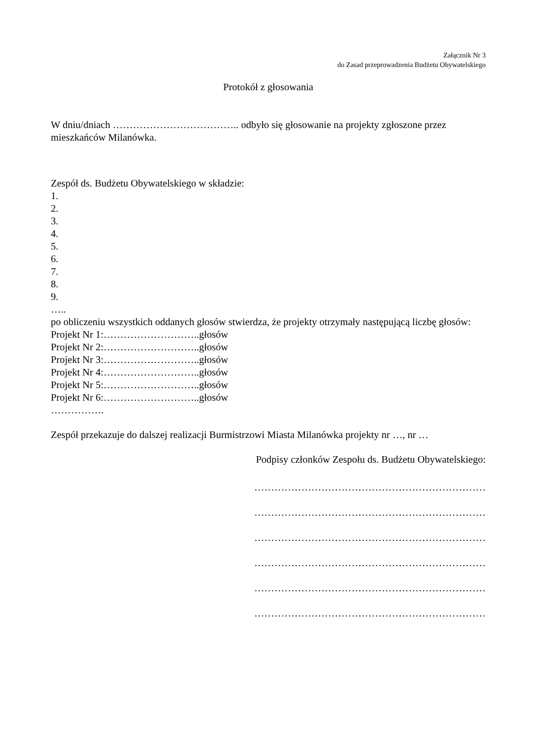Załącznik Nr 3
do Zasad przeprowadzenia Budżetu Obywatelskiego
Protokół z głosowania
W dniu/dniach ……………………………….. odbyło się głosowanie na projekty zgłoszone przez mieszkańców Milanówka.
Zespół ds. Budżetu Obywatelskiego w składzie:
1.
2.
3.
4.
5.
6.
7.
8.
9.
…..
po obliczeniu wszystkich oddanych głosów stwierdza, że projekty otrzymały następującą liczbę głosów:
Projekt Nr 1:………………………..głosów
Projekt Nr 2:………………………..głosów
Projekt Nr 3:………………………..głosów
Projekt Nr 4:………………………..głosów
Projekt Nr 5:………………………..głosów
Projekt Nr 6:………………………..głosów
…………….
Zespół przekazuje do dalszej realizacji Burmistrzowi Miasta Milanówka projekty nr …, nr …
Podpisy członków Zespołu ds. Budżetu Obywatelskiego:
……………………………………………………………
……………………………………………………………
……………………………………………………………
……………………………………………………………
……………………………………………………………
……………………………………………………………